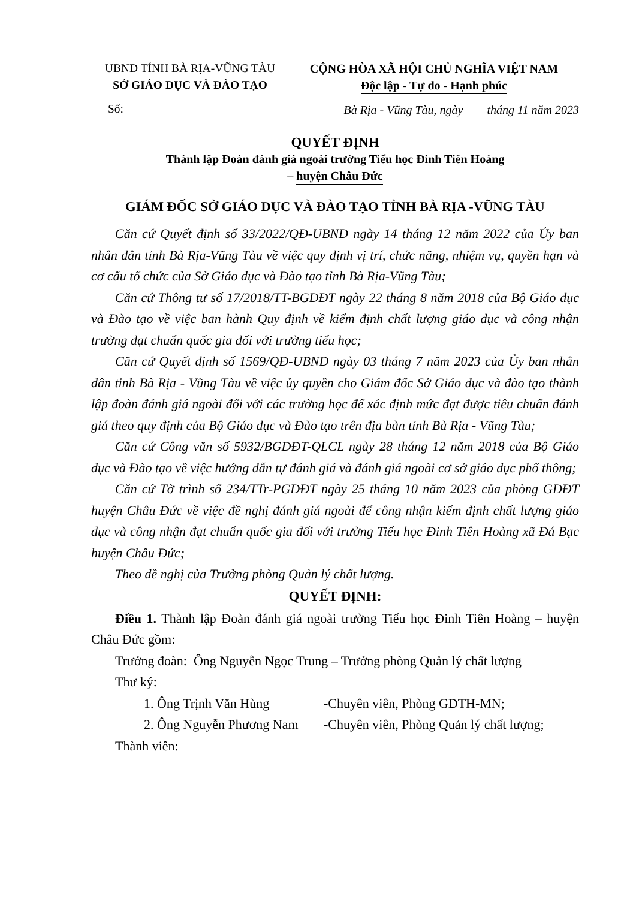UBND TỈNH BÀ RỊA-VŨNG TÀU
SỞ GIÁO DỤC VÀ ĐÀO TẠO
Số:
CỘNG HÒA XÃ HỘI CHỦ NGHĨA VIỆT NAM
Độc lập - Tự do - Hạnh phúc
Bà Rịa - Vũng Tàu, ngày tháng 11 năm 2023
QUYẾT ĐỊNH
Thành lập Đoàn đánh giá ngoài trường Tiểu học Đinh Tiên Hoàng
– huyện Châu Đức
GIÁM ĐỐC SỞ GIÁO DỤC VÀ ĐÀO TẠO TỈNH BÀ RỊA -VŨNG TÀU
Căn cứ Quyết định số 33/2022/QĐ-UBND ngày 14 tháng 12 năm 2022 của Ủy ban nhân dân tỉnh Bà Rịa-Vũng Tàu về việc quy định vị trí, chức năng, nhiệm vụ, quyền hạn và cơ cấu tổ chức của Sở Giáo dục và Đào tạo tỉnh Bà Rịa-Vũng Tàu;
Căn cứ Thông tư số 17/2018/TT-BGDĐT ngày 22 tháng 8 năm 2018 của Bộ Giáo dục và Đào tạo về việc ban hành Quy định về kiểm định chất lượng giáo dục và công nhận trường đạt chuẩn quốc gia đối với trường tiểu học;
Căn cứ Quyết định số 1569/QĐ-UBND ngày 03 tháng 7 năm 2023 của Ủy ban nhân dân tỉnh Bà Rịa - Vũng Tàu về việc ủy quyền cho Giám đốc Sở Giáo dục và đào tạo thành lập đoàn đánh giá ngoài đối với các trường học để xác định mức đạt được tiêu chuẩn đánh giá theo quy định của Bộ Giáo dục và Đào tạo trên địa bàn tỉnh Bà Rịa - Vũng Tàu;
Căn cứ Công văn số 5932/BGDĐT-QLCL ngày 28 tháng 12 năm 2018 của Bộ Giáo dục và Đào tạo về việc hướng dẫn tự đánh giá và đánh giá ngoài cơ sở giáo dục phổ thông;
Căn cứ Tờ trình số 234/TTr-PGDĐT ngày 25 tháng 10 năm 2023 của phòng GDĐT huyện Châu Đức về việc đề nghị đánh giá ngoài để công nhận kiểm định chất lượng giáo dục và công nhận đạt chuẩn quốc gia đối với trường Tiểu học Đinh Tiên Hoàng xã Đá Bạc huyện Châu Đức;
Theo đề nghị của Trưởng phòng Quản lý chất lượng.
QUYẾT ĐỊNH:
Điều 1. Thành lập Đoàn đánh giá ngoài trường Tiểu học Đinh Tiên Hoàng – huyện Châu Đức gồm:
Trưởng đoàn: Ông Nguyễn Ngọc Trung – Trưởng phòng Quản lý chất lượng
Thư ký:
1. Ông Trịnh Văn Hùng -Chuyên viên, Phòng GDTH-MN;
2. Ông Nguyễn Phương Nam -Chuyên viên, Phòng Quản lý chất lượng;
Thành viên: